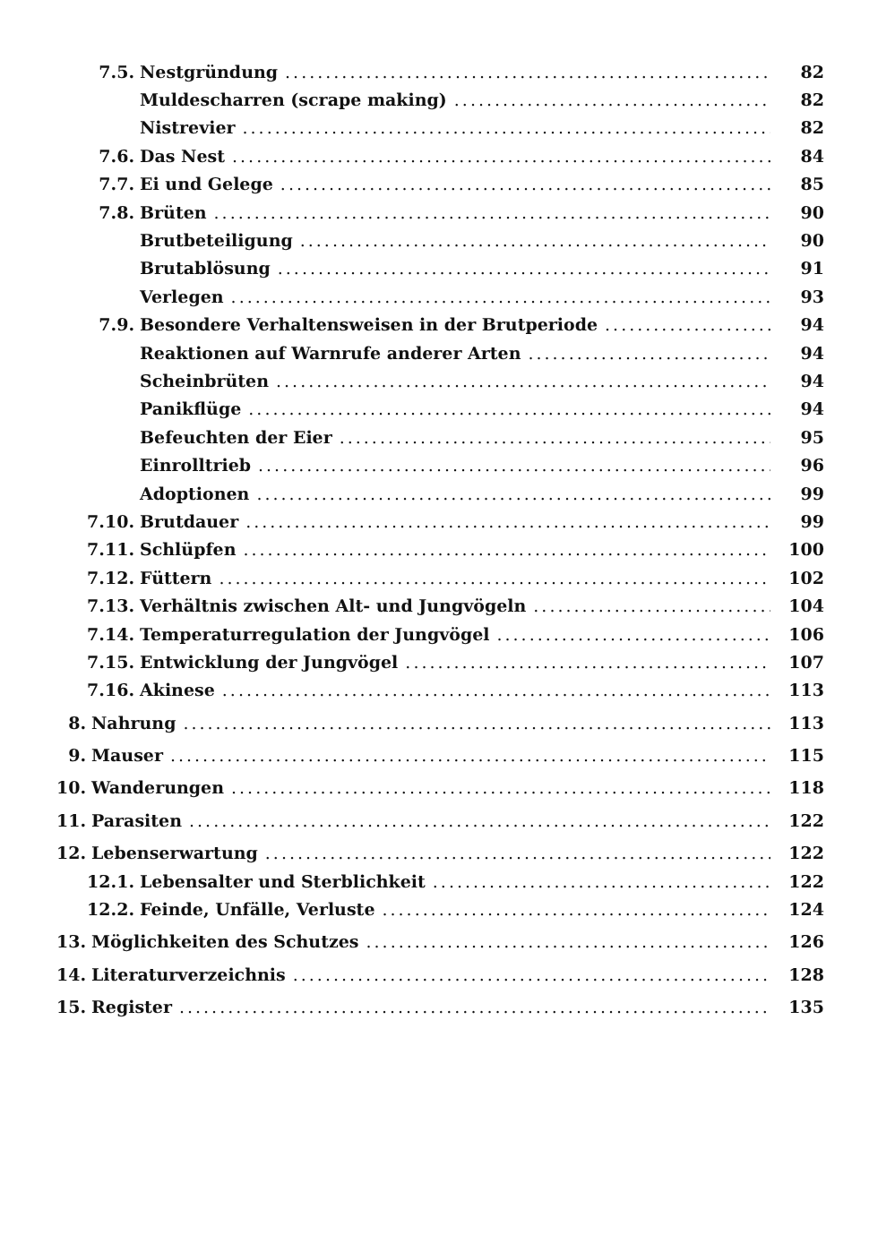7.5. Nestgründung 82
Muldescharren (scrape making) 82
Nistrevier 82
7.6. Das Nest 84
7.7. Ei und Gelege 85
7.8. Brüten 90
Brutbeteiligung 90
Brutablösung 91
Verlegen 93
7.9. Besondere Verhaltensweisen in der Brutperiode 94
Reaktionen auf Warnrufe anderer Arten 94
Scheinbrüten 94
Panikflüge 94
Befeuchten der Eier 95
Einrolltrieb 96
Adoptionen 99
7.10. Brutdauer 99
7.11. Schlüpfen 100
7.12. Füttern 102
7.13. Verhältnis zwischen Alt- und Jungvögeln 104
7.14. Temperaturregulation der Jungvögel 106
7.15. Entwicklung der Jungvögel 107
7.16. Akinese 113
8. Nahrung 113
9. Mauser 115
10. Wanderungen 118
11. Parasiten 122
12. Lebenserwartung 122
12.1. Lebensalter und Sterblichkeit 122
12.2. Feinde, Unfälle, Verluste 124
13. Möglichkeiten des Schutzes 126
14. Literaturverzeichnis 128
15. Register 135